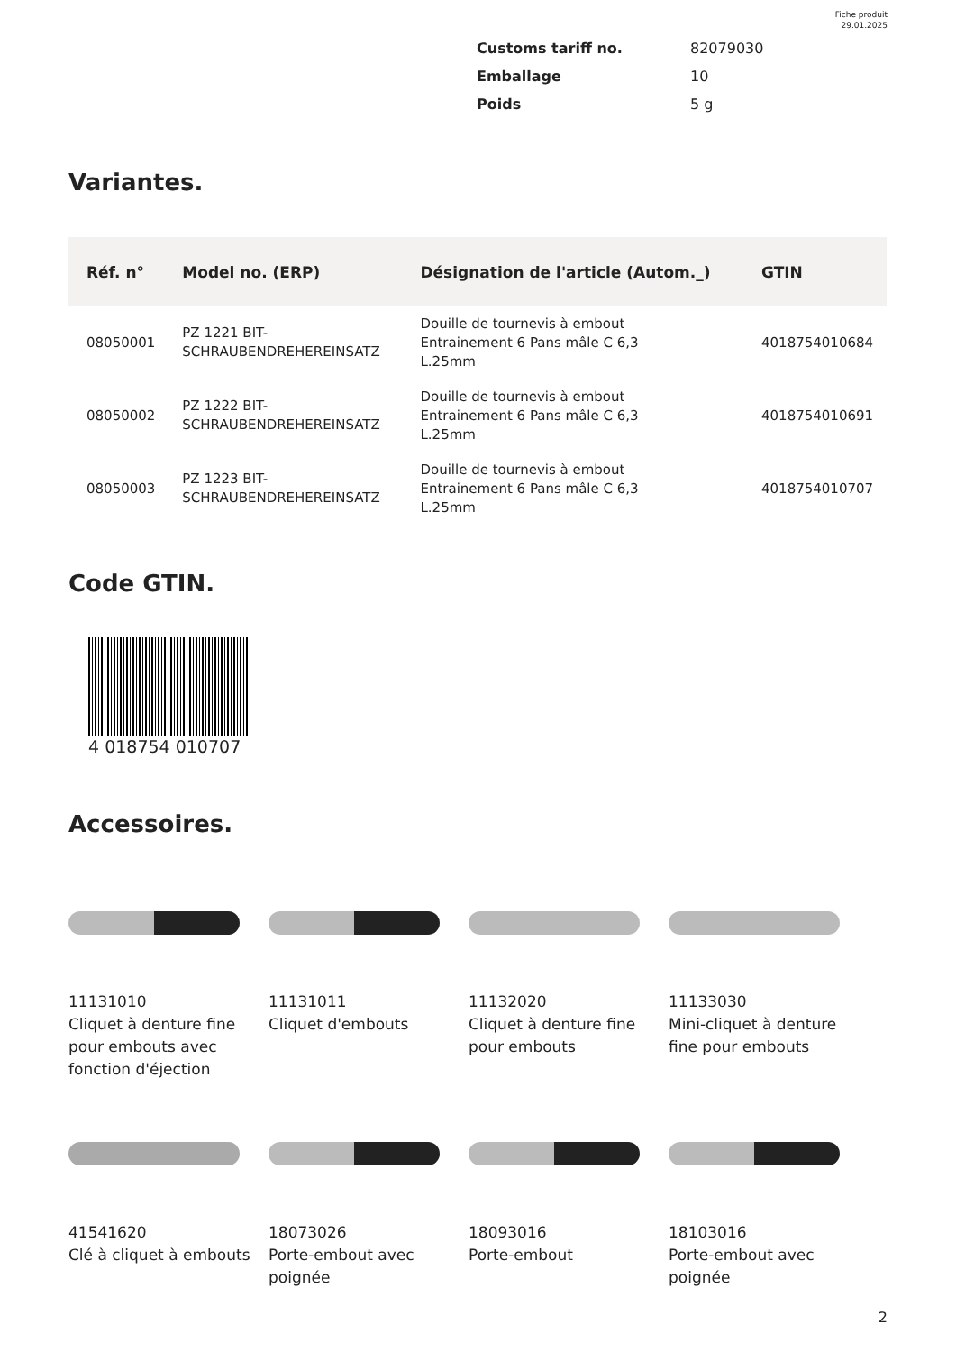Fiche produit
29.01.2025
Customs tariff no. 82079030
Emballage 10
Poids 5 g
Variantes.
| Réf. n° | Model no. (ERP) | Désignation de l'article (Autom._) | GTIN |
| --- | --- | --- | --- |
| 08050001 | PZ 1221 BIT- SCHRAUBENDREHEREINSATZ | Douille de tournevis à embout Entrainement 6 Pans mâle C 6,3 L.25mm | 4018754010684 |
| 08050002 | PZ 1222 BIT- SCHRAUBENDREHEREINSATZ | Douille de tournevis à embout Entrainement 6 Pans mâle C 6,3 L.25mm | 4018754010691 |
| 08050003 | PZ 1223 BIT- SCHRAUBENDREHEREINSATZ | Douille de tournevis à embout Entrainement 6 Pans mâle C 6,3 L.25mm | 4018754010707 |
Code GTIN.
4 018754 010707
Accessoires.
11131010
Cliquet à denture fine pour embouts avec fonction d'éjection
11131011
Cliquet d'embouts
11132020
Cliquet à denture fine pour embouts
11133030
Mini-cliquet à denture fine pour embouts
41541620
Clé à cliquet à embouts
18073026
Porte-embout avec poignée
18093016
Porte-embout
18103016
Porte-embout avec poignée
2